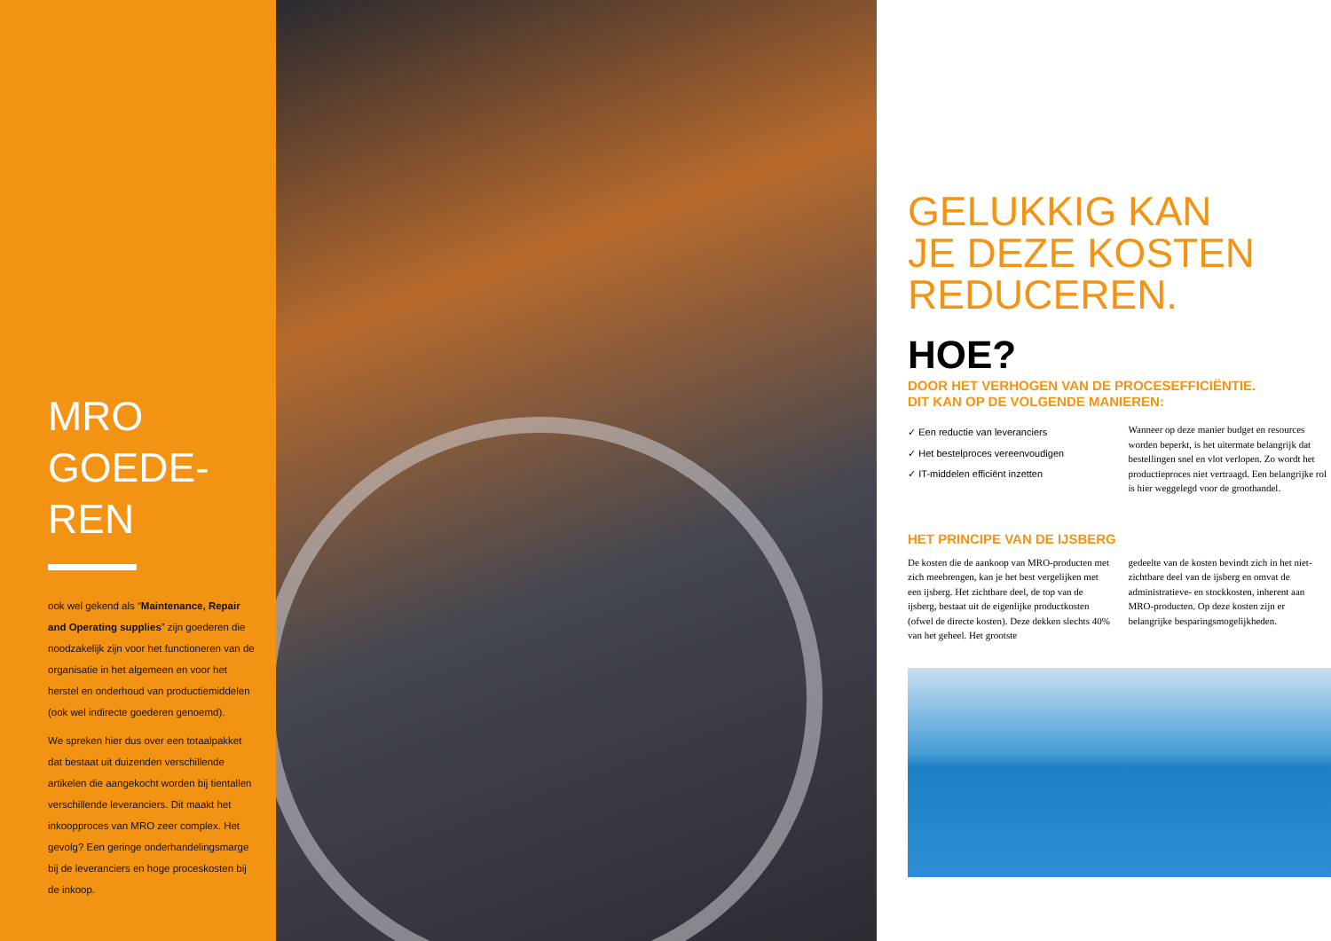MRO
GOEDE-
REN
ook wel gekend als “Maintenance, Repair and Operating supplies” zijn goederen die noodzakelijk zijn voor het functioneren van de organisatie in het algemeen en voor het herstel en onderhoud van productiemiddelen (ook wel indirecte goederen genoemd).
We spreken hier dus over een totaalpakket dat bestaat uit duizenden verschillende artikelen die aangekocht worden bij tientallen verschillende leveranciers. Dit maakt het inkoopproces van MRO zeer complex. Het gevolg? Een geringe onderhandelingsmarge bij de leveranciers en hoge proceskosten bij de inkoop.
GELUKKIG KAN
JE DEZE KOSTEN
REDUCEREN.
HOE?
DOOR HET VERHOGEN VAN DE PROCESEFFICIËNTIE.
DIT KAN OP DE VOLGENDE MANIEREN:
✓ Een reductie van leveranciers
✓ Het bestelproces vereenvoudigen
✓ IT-middelen efficiënt inzetten
Wanneer op deze manier budget en resources worden beperkt, is het uitermate belangrijk dat bestellingen snel en vlot verlopen. Zo wordt het productieproces niet vertraagd. Een belangrijke rol is hier weggelegd voor de groothandel.
HET PRINCIPE VAN DE IJSBERG
De kosten die de aankoop van MRO-producten met zich meebrengen, kan je het best vergelijken met een ijsberg. Het zichtbare deel, de top van de ijsberg, bestaat uit de eigenlijke productkosten (ofwel de directe kosten). Deze dekken slechts 40% van het geheel. Het grootste
gedeelte van de kosten bevindt zich in het niet-zichtbare deel van de ijsberg en omvat de administratieve- en stockkosten, inherent aan MRO-producten. Op deze kosten zijn er belangrijke besparingsmogelijkheden.